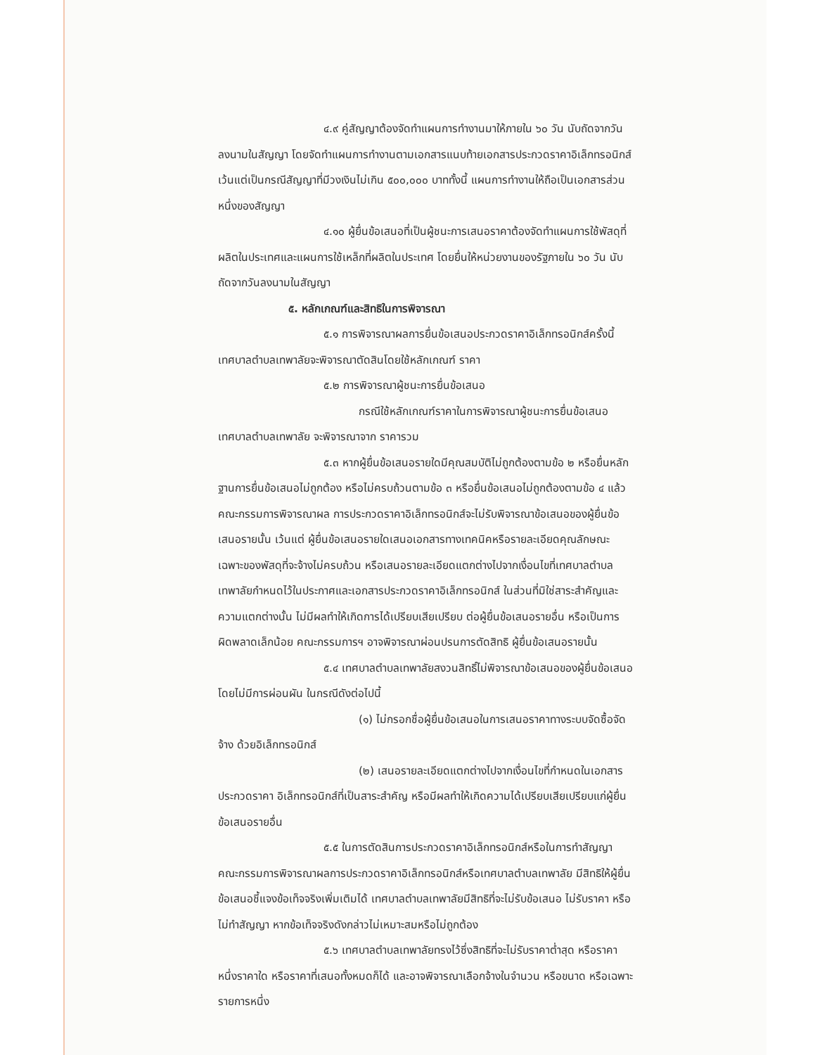๔.๙ คู่สัญญาต้องจัดทำแผนการทำงานมาให้ภายใน ๖๐ วัน นับถัดจากวันลงนามในสัญญา โดยจัดทำแผนการทำงานตามเอกสารแนบท้ายเอกสารประกวดราคาอิเล็กทรอนิกส์ เว้นแต่เป็นกรณีสัญญาที่มีวงเงินไม่เกิน ๕๐๐,๐๐๐ บาททั้งนี้ แผนการทำงานให้ถือเป็นเอกสารส่วนหนึ่งของสัญญา
๔.๑๐ ผู้ยื่นข้อเสนอที่เป็นผู้ชนะการเสนอราคาต้องจัดทำแผนการใช้พัสดุที่ผลิตในประเทศและแผนการใช้เหล็กที่ผลิตในประเทศ โดยยื่นให้หน่วยงานของรัฐภายใน ๖๐ วัน นับถัดจากวันลงนามในสัญญา
๕. หลักเกณฑ์และสิทธิในการพิจารณา
๕.๑ การพิจารณาผลการยื่นข้อเสนอประกวดราคาอิเล็กทรอนิกส์ครั้งนี้ เทศบาลตำบลเทพาลัยจะพิจารณาตัดสินโดยใช้หลักเกณฑ์ ราคา
๕.๒ การพิจารณาผู้ชนะการยื่นข้อเสนอ
กรณีใช้หลักเกณฑ์ราคาในการพิจารณาผู้ชนะการยื่นข้อเสนอ เทศบาลตำบลเทพาลัย จะพิจารณาจาก ราคารวม
๕.๓ หากผู้ยื่นข้อเสนอรายใดมีคุณสมบัติไม่ถูกต้องตามข้อ ๒ หรือยื่นหลักฐานการยื่นข้อเสนอไม่ถูกต้อง หรือไม่ครบถ้วนตามข้อ ๓ หรือยื่นข้อเสนอไม่ถูกต้องตามข้อ ๔ แล้ว คณะกรรมการพิจารณาผล การประกวดราคาอิเล็กทรอนิกส์จะไม่รับพิจารณาข้อเสนอของผู้ยื่นข้อเสนอรายนั้น เว้นแต่ ผู้ยื่นข้อเสนอรายใดเสนอเอกสารทางเทคนิคหรือรายละเอียดคุณลักษณะเฉพาะของพัสดุที่จะจ้างไม่ครบถ้วน หรือเสนอรายละเอียดแตกต่างไปจากเงื่อนไขที่เทศบาลตำบลเทพาลัยกำหนดไว้ในประกาศและเอกสารประกวดราคาอิเล็กทรอนิกส์ ในส่วนที่มิใช่สาระสำคัญและความแตกต่างนั้น ไม่มีผลทำให้เกิดการได้เปรียบเสียเปรียบ ต่อผู้ยื่นข้อเสนอรายอื่น หรือเป็นการผิดพลาดเล็กน้อย คณะกรรมการฯ อาจพิจารณาผ่อนปรนการตัดสิทธิ ผู้ยื่นข้อเสนอรายนั้น
๕.๔ เทศบาลตำบลเทพาลัยสงวนสิทธิ์ไม่พิจารณาข้อเสนอของผู้ยื่นข้อเสนอโดยไม่มีการผ่อนผัน ในกรณีดังต่อไปนี้
(๑) ไม่กรอกชื่อผู้ยื่นข้อเสนอในการเสนอราคาทางระบบจัดซื้อจัดจ้าง ด้วยอิเล็กทรอนิกส์
(๒) เสนอรายละเอียดแตกต่างไปจากเงื่อนไขที่กำหนดในเอกสารประกวดราคา อิเล็กทรอนิกส์ที่เป็นสาระสำคัญ หรือมีผลทำให้เกิดความได้เปรียบเสียเปรียบแก่ผู้ยื่นข้อเสนอรายอื่น
๕.๕ ในการตัดสินการประกวดราคาอิเล็กทรอนิกส์หรือในการทำสัญญา คณะกรรมการพิจารณาผลการประกวดราคาอิเล็กทรอนิกส์หรือเทศบาลตำบลเทพาลัย มีสิทธิให้ผู้ยื่นข้อเสนอชี้แจงข้อเท็จจริงเพิ่มเติมได้ เทศบาลตำบลเทพาลัยมีสิทธิที่จะไม่รับข้อเสนอ ไม่รับราคา หรือไม่ทำสัญญา หากข้อเท็จจริงดังกล่าวไม่เหมาะสมหรือไม่ถูกต้อง
๕.๖ เทศบาลตำบลเทพาลัยทรงไว้ซึ่งสิทธิที่จะไม่รับราคาต่ำสุด หรือราคาหนึ่งราคาใด หรือราคาที่เสนอทั้งหมดก็ได้ และอาจพิจารณาเลือกจ้างในจำนวน หรือขนาด หรือเฉพาะรายการหนึ่ง